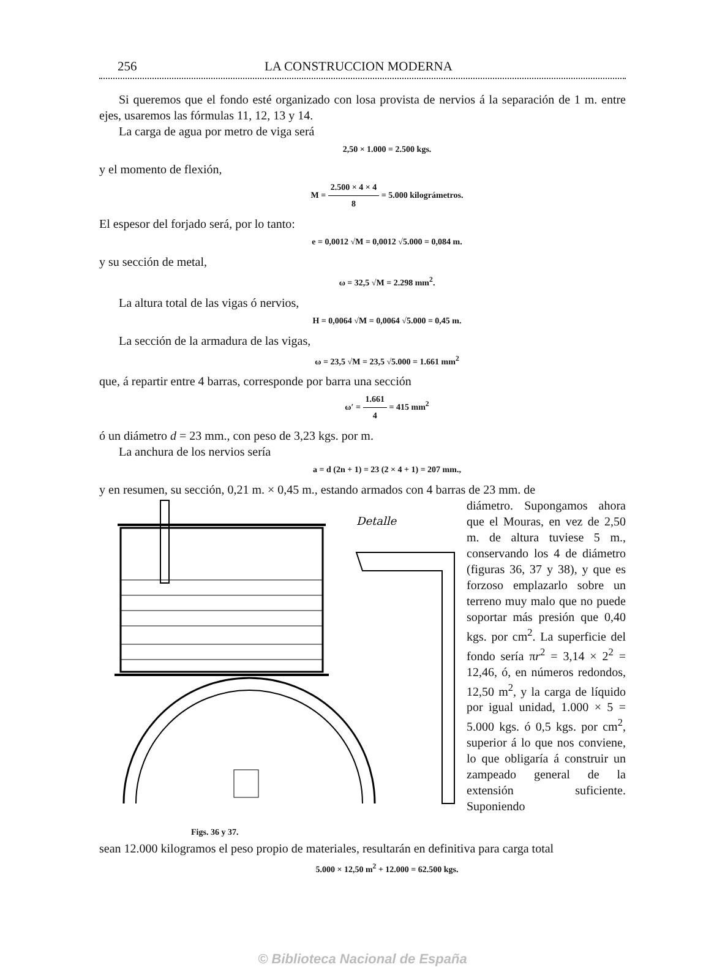256 LA CONSTRUCCION MODERNA
Si queremos que el fondo esté organizado con losa provista de nervios á la separación de 1 m. entre ejes, usaremos las fórmulas 11, 12, 13 y 14.
La carga de agua por metro de viga será
2,50 × 1.000 = 2.500 kgs.
y el momento de flexión,
M = 2.500 × 4 × 4 8 = 5.000 kilográmetros.
El espesor del forjado será, por lo tanto:
e = 0,0012 √M = 0,0012 √5.000 = 0,084 m.
y su sección de metal,
ω = 32,5 √M = 2.298 mm<sup>2</sup>.
La altura total de las vigas ó nervios,
H = 0,0064 √M = 0,0064 √5.000 = 0,45 m.
La sección de la armadura de las vigas,
ω = 23,5 √M = 23,5 √5.000 = 1.661 mm<sup>2</sup>
que, á repartir entre 4 barras, corresponde por barra una sección
ω′ = 1.661 4 = 415 mm<sup>2</sup>
ó un diámetro d = 23 mm., con peso de 3,23 kgs. por m.
La anchura de los nervios sería
a = d (2n + 1) = 23 (2 × 4 + 1) = 207 mm.,
y en resumen, su sección, 0,21 m. × 0,45 m., estando armados con 4 barras de 23 mm. de
Detalle
Figs. 36 y 37.
diámetro. Supongamos ahora que el Mouras, en vez de 2,50 m. de altura tuviese 5 m., conservando los 4 de diámetro (figuras 36, 37 y 38), y que es forzoso emplazarlo sobre un terreno muy malo que no puede soportar más presión que 0,40 kgs. por cm<sup>2</sup>. La superficie del fondo sería πr<sup>2</sup> = 3,14 × 2<sup>2</sup> = 12,46, ó, en números redondos, 12,50 m<sup>2</sup>, y la carga de líquido por igual unidad, 1.000 × 5 = 5.000 kgs. ó 0,5 kgs. por cm<sup>2</sup>, superior á lo que nos conviene, lo que obligaría á construir un zampeado general de la extensión suficiente. Suponiendo
sean 12.000 kilogramos el peso propio de materiales, resultarán en definitiva para carga total
5.000 × 12,50 m<sup>2</sup> + 12.000 = 62.500 kgs.
© Biblioteca Nacional de España